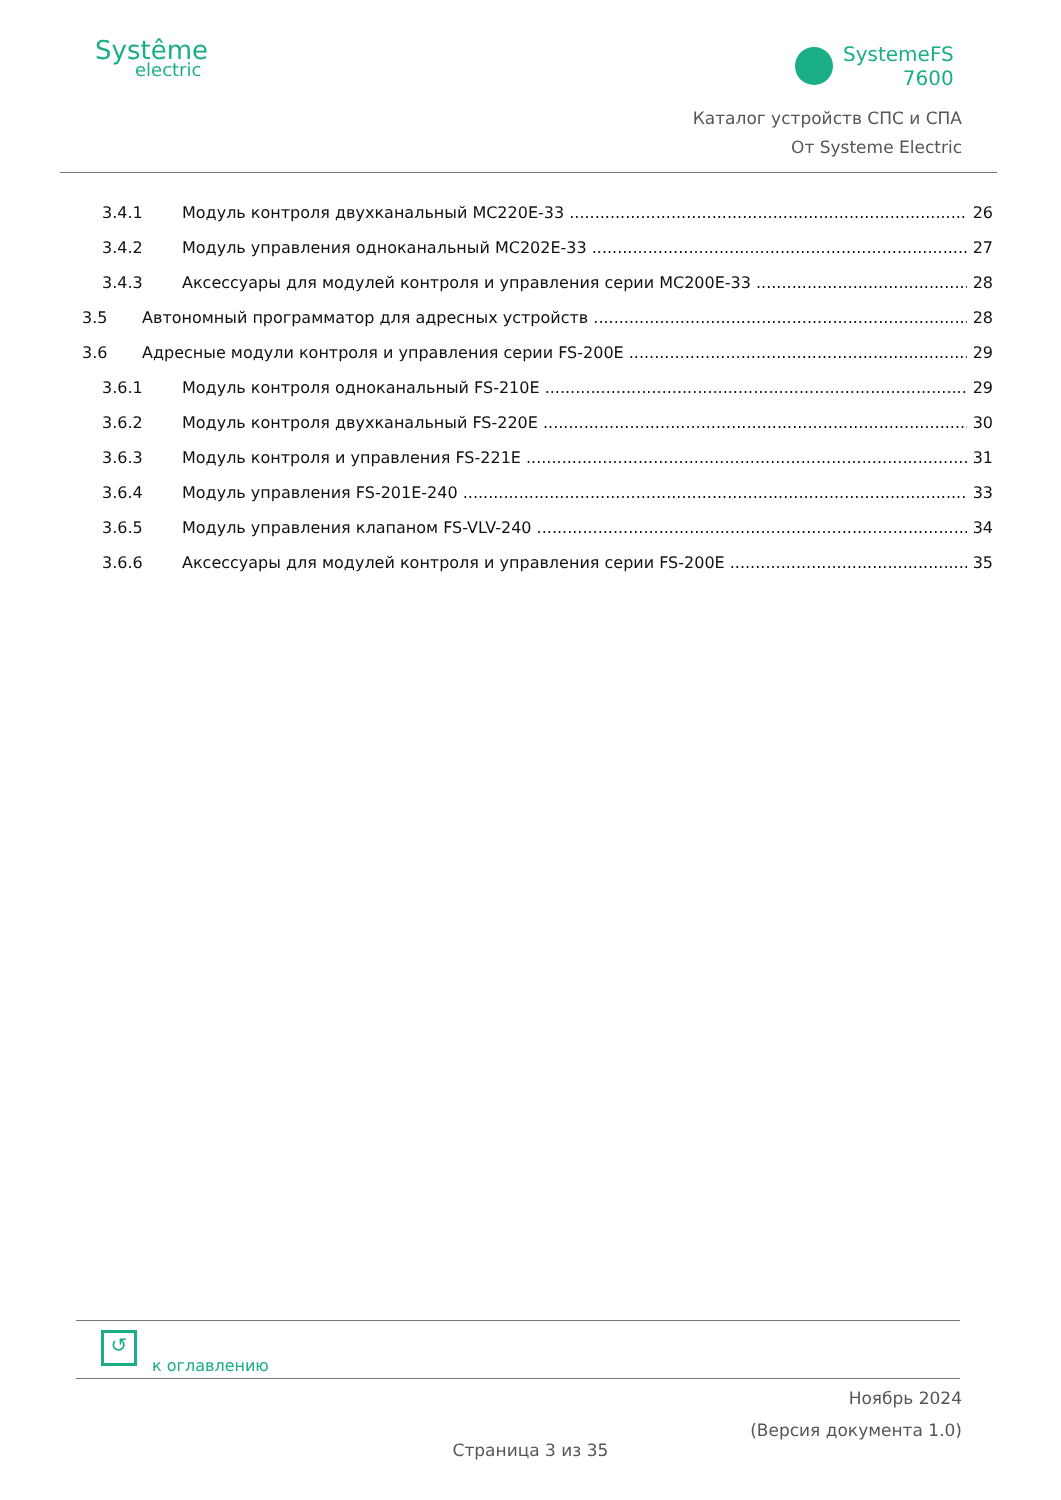Systême
electric
SystemeFS
7600
Каталог устройств СПС и СПА
От Systeme Electric
3.4.1 Модуль контроля двухканальный MC220E-33 26
3.4.2 Модуль управления одноканальный MC202E-33 27
3.4.3 Аксессуары для модулей контроля и управления серии MC200E-33 28
3.5 Автономный программатор для адресных устройств 28
3.6 Адресные модули контроля и управления серии FS-200E 29
3.6.1 Модуль контроля одноканальный FS-210E 29
3.6.2 Модуль контроля двухканальный FS-220E 30
3.6.3 Модуль контроля и управления FS-221E 31
3.6.4 Модуль управления FS-201E-240 33
3.6.5 Модуль управления клапаном FS-VLV-240 34
3.6.6 Аксессуары для модулей контроля и управления серии FS-200E 35
↺
к оглавлению
Ноябрь 2024
(Версия документа 1.0)
Страница 3 из 35